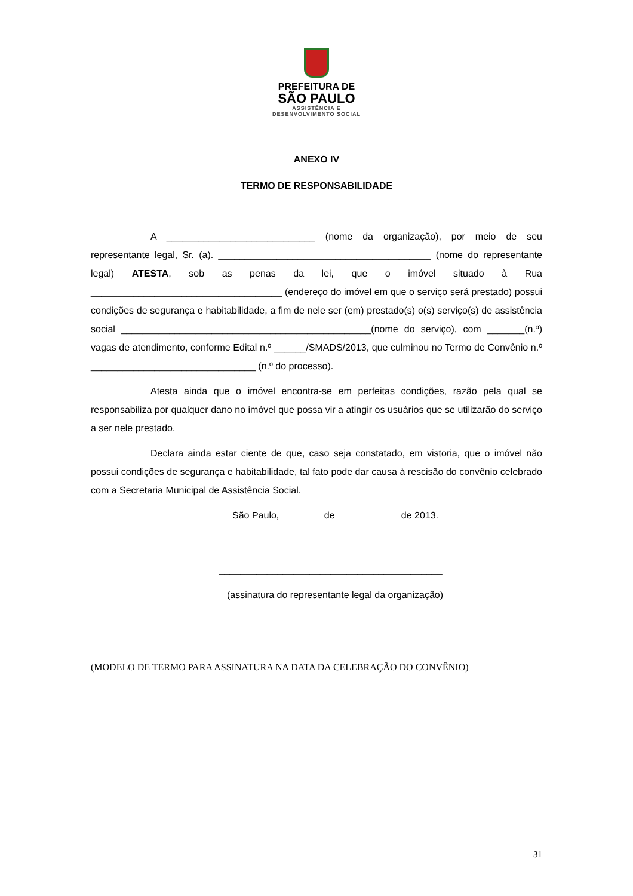PREFEITURA DE
SÃO PAULO
ASSISTÊNCIA E
DESENVOLVIMENTO SOCIAL
ANEXO IV
TERMO DE RESPONSABILIDADE
A ____________________________ (nome da organização), por meio de seu representante legal, Sr. (a). ________________________________________ (nome do representante legal) ATESTA, sob as penas da lei, que o imóvel situado à Rua ____________________________________ (endereço do imóvel em que o serviço será prestado) possui condições de segurança e habitabilidade, a fim de nele ser (em) prestado(s) o(s) serviço(s) de assistência social _______________________________________________(nome do serviço), com _______(n.º) vagas de atendimento, conforme Edital n.º ______/SMADS/2013, que culminou no Termo de Convênio n.º _______________________________ (n.º do processo).
Atesta ainda que o imóvel encontra-se em perfeitas condições, razão pela qual se responsabiliza por qualquer dano no imóvel que possa vir a atingir os usuários que se utilizarão do serviço a ser nele prestado.
Declara ainda estar ciente de que, caso seja constatado, em vistoria, que o imóvel não possui condições de segurança e habitabilidade, tal fato pode dar causa à rescisão do convênio celebrado com a Secretaria Municipal de Assistência Social.
São Paulo, de de 2013.
__________________________________________
(assinatura do representante legal da organização)
(MODELO DE TERMO PARA ASSINATURA NA DATA DA CELEBRAÇÃO DO CONVÊNIO)
31